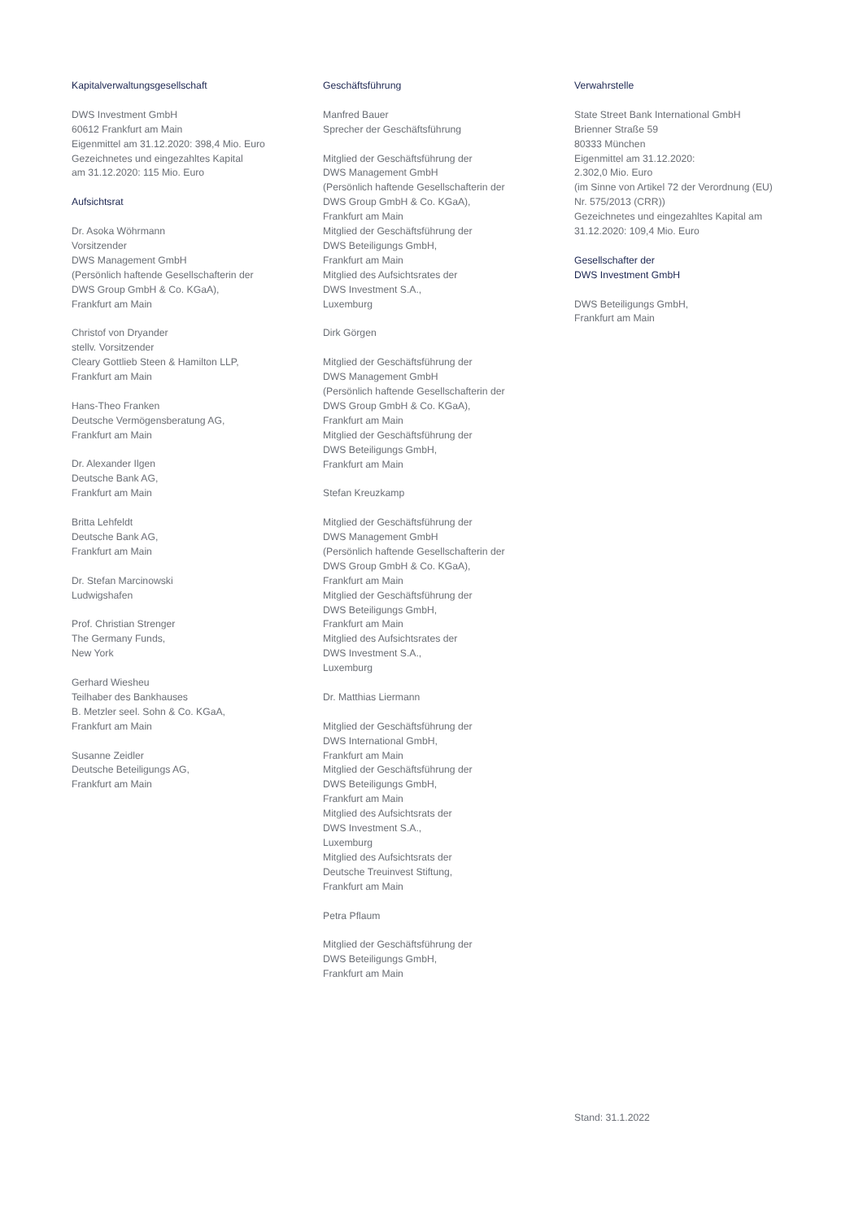Kapitalverwaltungsgesellschaft
DWS Investment GmbH
60612 Frankfurt am Main
Eigenmittel am 31.12.2020: 398,4 Mio. Euro
Gezeichnetes und eingezahltes Kapital
am 31.12.2020: 115 Mio. Euro
Aufsichtsrat
Dr. Asoka Wöhrmann
Vorsitzender
DWS Management GmbH
(Persönlich haftende Gesellschafterin der
DWS Group GmbH & Co. KGaA),
Frankfurt am Main
Christof von Dryander
stellv. Vorsitzender
Cleary Gottlieb Steen & Hamilton LLP,
Frankfurt am Main
Hans-Theo Franken
Deutsche Vermögensberatung AG,
Frankfurt am Main
Dr. Alexander Ilgen
Deutsche Bank AG,
Frankfurt am Main
Britta Lehfeldt
Deutsche Bank AG,
Frankfurt am Main
Dr. Stefan Marcinowski
Ludwigshafen
Prof. Christian Strenger
The Germany Funds,
New York
Gerhard Wiesheu
Teilhaber des Bankhauses
B. Metzler seel. Sohn & Co. KGaA,
Frankfurt am Main
Susanne Zeidler
Deutsche Beteiligungs AG,
Frankfurt am Main
Geschäftsführung
Manfred Bauer
Sprecher der Geschäftsführung
Mitglied der Geschäftsführung der
DWS Management GmbH
(Persönlich haftende Gesellschafterin der
DWS Group GmbH & Co. KGaA),
Frankfurt am Main
Mitglied der Geschäftsführung der
DWS Beteiligungs GmbH,
Frankfurt am Main
Mitglied des Aufsichtsrates der
DWS Investment S.A.,
Luxemburg
Dirk Görgen
Mitglied der Geschäftsführung der
DWS Management GmbH
(Persönlich haftende Gesellschafterin der
DWS Group GmbH & Co. KGaA),
Frankfurt am Main
Mitglied der Geschäftsführung der
DWS Beteiligungs GmbH,
Frankfurt am Main
Stefan Kreuzkamp
Mitglied der Geschäftsführung der
DWS Management GmbH
(Persönlich haftende Gesellschafterin der
DWS Group GmbH & Co. KGaA),
Frankfurt am Main
Mitglied der Geschäftsführung der
DWS Beteiligungs GmbH,
Frankfurt am Main
Mitglied des Aufsichtsrates der
DWS Investment S.A.,
Luxemburg
Dr. Matthias Liermann
Mitglied der Geschäftsführung der
DWS International GmbH,
Frankfurt am Main
Mitglied der Geschäftsführung der
DWS Beteiligungs GmbH,
Frankfurt am Main
Mitglied des Aufsichtsrats der
DWS Investment S.A.,
Luxemburg
Mitglied des Aufsichtsrats der
Deutsche Treuinvest Stiftung,
Frankfurt am Main
Petra Pflaum
Mitglied der Geschäftsführung der
DWS Beteiligungs GmbH,
Frankfurt am Main
Verwahrstelle
State Street Bank International GmbH
Brienner Straße 59
80333 München
Eigenmittel am 31.12.2020:
2.302,0 Mio. Euro
(im Sinne von Artikel 72 der Verordnung (EU)
Nr. 575/2013 (CRR))
Gezeichnetes und eingezahltes Kapital am
31.12.2020: 109,4 Mio. Euro
Gesellschafter der
DWS Investment GmbH
DWS Beteiligungs GmbH,
Frankfurt am Main
Stand: 31.1.2022